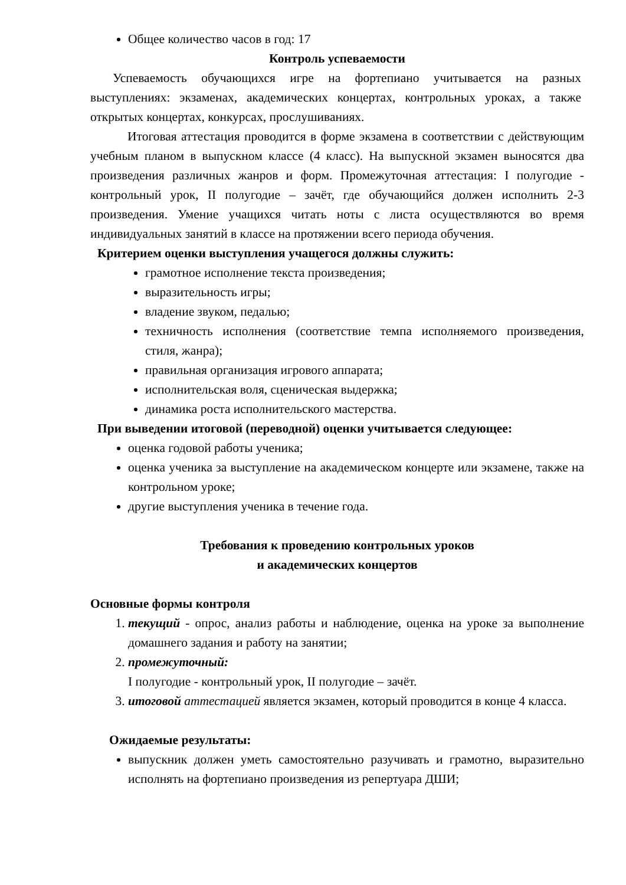Общее количество часов в год: 17
Контроль успеваемости
Успеваемость обучающихся игре на фортепиано учитывается на разных выступлениях: экзаменах, академических концертах, контрольных уроках, а также открытых концертах, конкурсах, прослушиваниях.
Итоговая аттестация проводится в форме экзамена в соответствии с действующим учебным планом в выпускном классе (4 класс). На выпускной экзамен выносятся два произведения различных жанров и форм. Промежуточная аттестация: I полугодие - контрольный урок, II полугодие – зачёт, где обучающийся должен исполнить 2-3 произведения. Умение учащихся читать ноты с листа осуществляются во время индивидуальных занятий в классе на протяжении всего периода обучения.
Критерием оценки выступления учащегося должны служить:
грамотное исполнение текста произведения;
выразительность игры;
владение звуком, педалью;
техничность исполнения (соответствие темпа исполняемого произведения, стиля, жанра);
правильная организация игрового аппарата;
исполнительская воля, сценическая выдержка;
динамика роста исполнительского мастерства.
При выведении итоговой (переводной) оценки учитывается следующее:
оценка годовой работы ученика;
оценка ученика за выступление на академическом концерте или экзамене, также на контрольном уроке;
другие выступления ученика в течение года.
Требования к проведению контрольных уроков
и академических концертов
Основные формы контроля
1. текущий - опрос, анализ работы и наблюдение, оценка на уроке за выполнение домашнего задания и работу на занятии;
2. промежуточный:
I полугодие - контрольный урок, II полугодие – зачёт.
3. итоговой аттестацией является экзамен, который проводится в конце 4 класса.
Ожидаемые результаты:
выпускник должен уметь самостоятельно разучивать и грамотно, выразительно исполнять на фортепиано произведения из репертуара ДШИ;